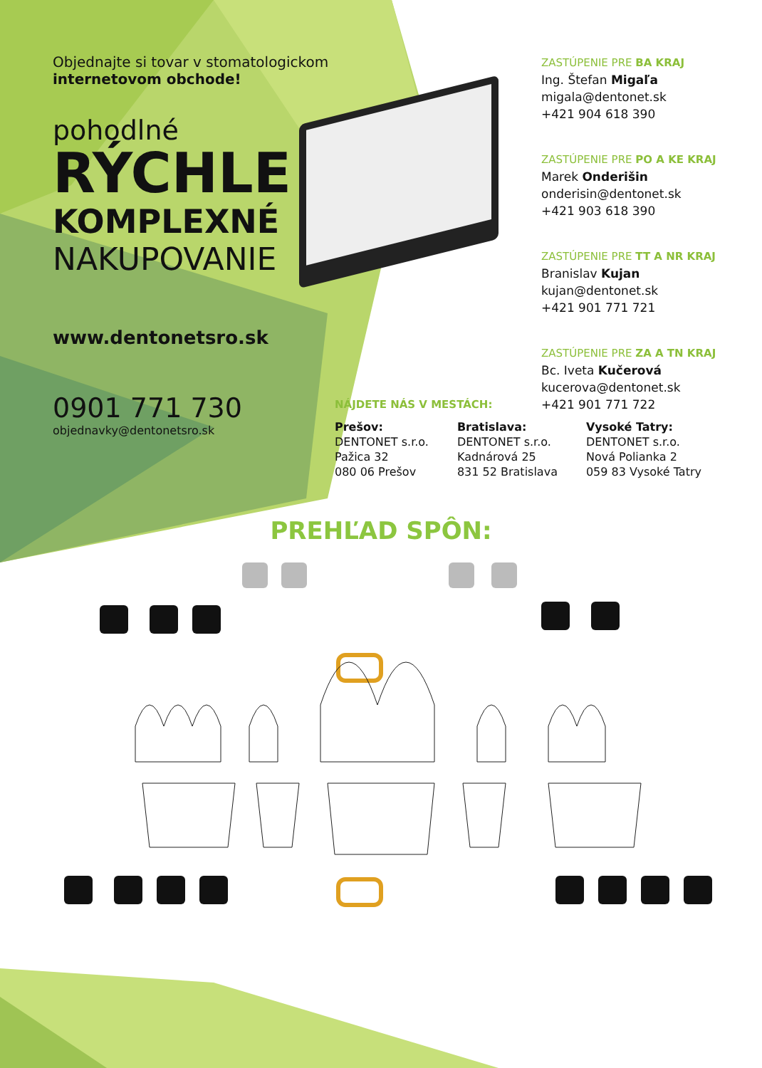Objednajte si tovar v stomatologickom
internetovom obchode!
pohodlné
RÝCHLE
KOMPLEXNÉ
NAKUPOVANIE
www.dentonetsro.sk
0901 771 730
objednavky@dentonetsro.sk
ZASTÚPENIE PRE BA KRAJ
Ing. Štefan Migaľa
migala@dentonet.sk
+421 904 618 390
ZASTÚPENIE PRE PO A KE KRAJ
Marek Onderišin
onderisin@dentonet.sk
+421 903 618 390
ZASTÚPENIE PRE TT A NR KRAJ
Branislav Kujan
kujan@dentonet.sk
+421 901 771 721
ZASTÚPENIE PRE ZA A TN KRAJ
Bc. Iveta Kučerová
kucerova@dentonet.sk
+421 901 771 722
NÁJDETE NÁS V MESTÁCH:
Prešov:
DENTONET s.r.o.
Pažica 32
080 06 Prešov
Bratislava:
DENTONET s.r.o.
Kadnárová 25
831 52 Bratislava
Vysoké Tatry:
DENTONET s.r.o.
Nová Polianka 2
059 83 Vysoké Tatry
PREHĽAD SPÔN: